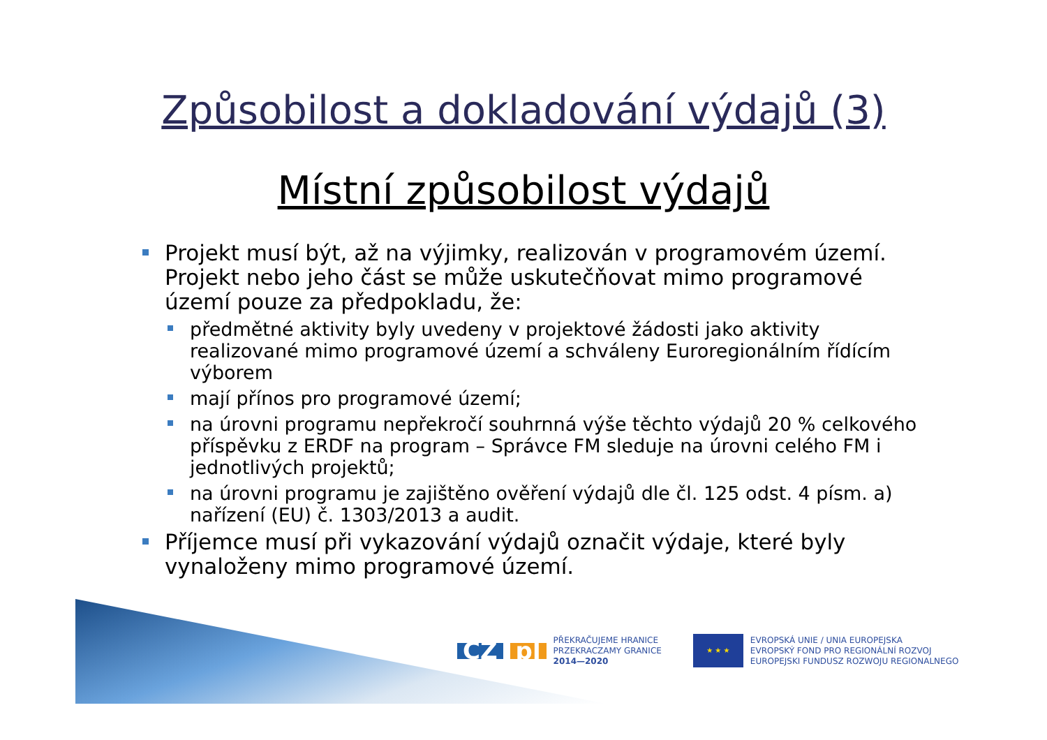Způsobilost a dokladování výdajů (3)
Místní způsobilost výdajů
Projekt musí být, až na výjimky, realizován v programovém území. Projekt nebo jeho část se může uskutečňovat mimo programové území pouze za předpokladu, že:
předmětné aktivity byly uvedeny v projektové žádosti jako aktivity realizované mimo programové území a schváleny Euroregionálním řídícím výborem
mají přínos pro programové území;
na úrovni programu nepřekročí souhrnná výše těchto výdajů 20 % celkového příspěvku z ERDF na program – Správce FM sleduje na úrovni celého FM i jednotlivých projektů;
na úrovni programu je zajištěno ověření výdajů dle čl. 125 odst. 4 písm. a) nařízení (EU) č. 1303/2013 a audit.
Příjemce musí při vykazování výdajů označit výdaje, které byly vynaloženy mimo programové území.
CZ pl
PŘEKRAČUJEME HRANICE
PRZEKRACZAMY GRANICE
2014—2020
★ ★ ★
EVROPSKÁ UNIE / UNIA EUROPEJSKA
EVROPSKÝ FOND PRO REGIONÁLNÍ ROZVOJ
EUROPEJSKI FUNDUSZ ROZWOJU REGIONALNEGO